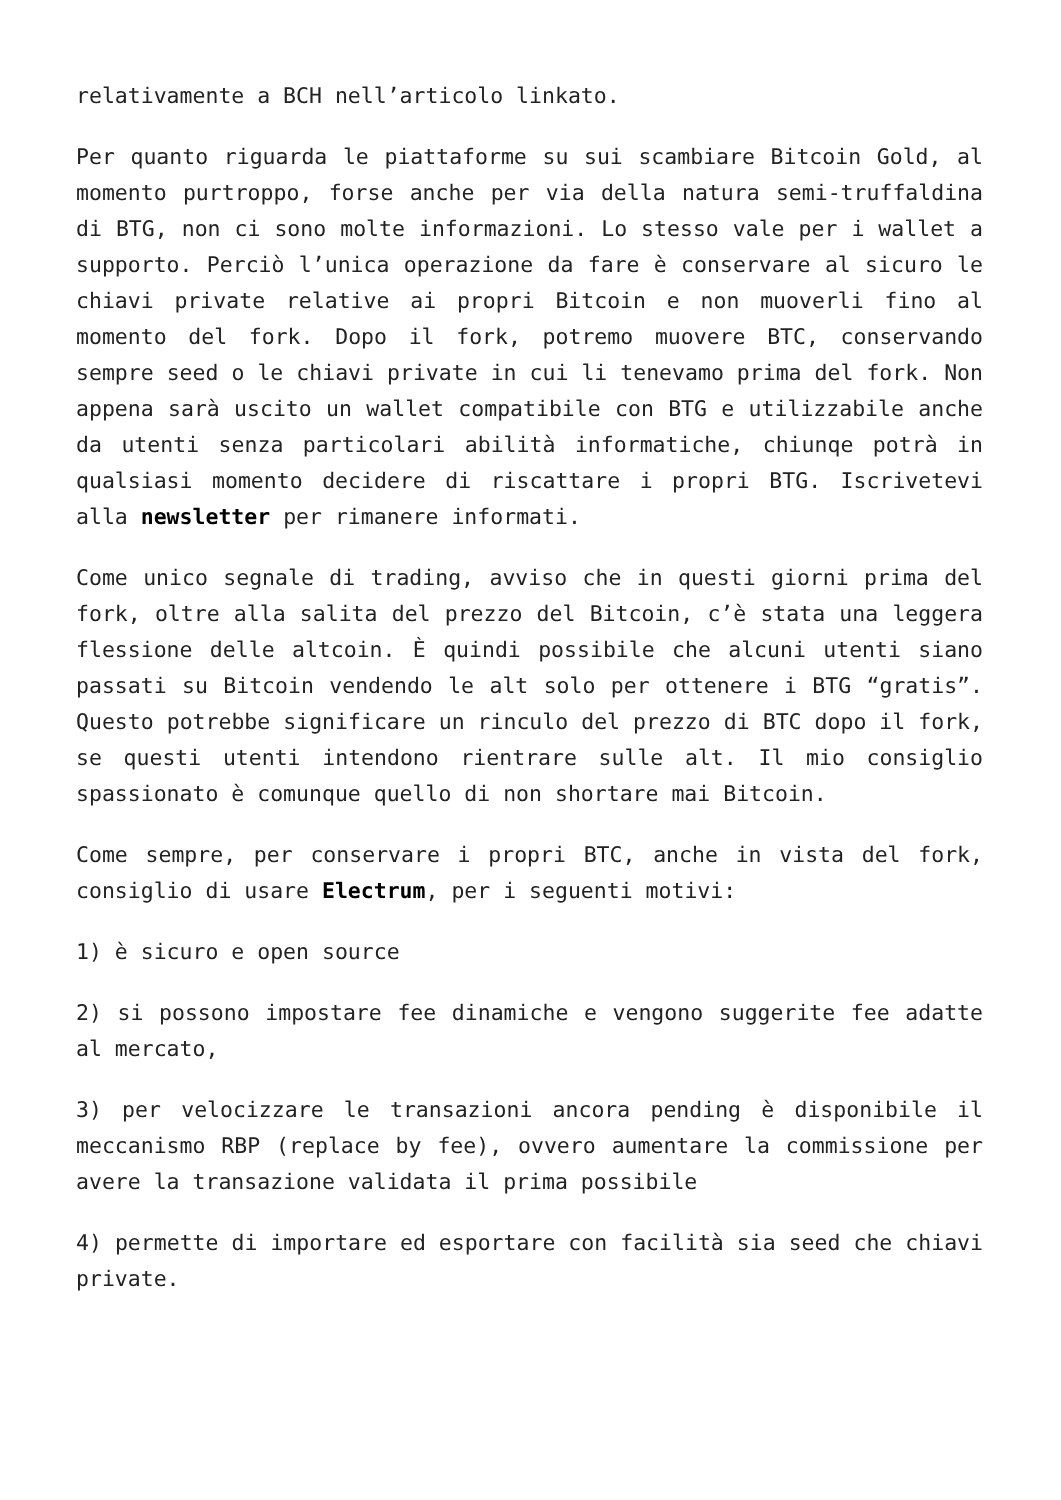relativamente a BCH nell’articolo linkato.
Per quanto riguarda le piattaforme su sui scambiare Bitcoin Gold, al momento purtroppo, forse anche per via della natura semi-truffaldina di BTG, non ci sono molte informazioni. Lo stesso vale per i wallet a supporto. Perciò l’unica operazione da fare è conservare al sicuro le chiavi private relative ai propri Bitcoin e non muoverli fino al momento del fork. Dopo il fork, potremo muovere BTC, conservando sempre seed o le chiavi private in cui li tenevamo prima del fork. Non appena sarà uscito un wallet compatibile con BTG e utilizzabile anche da utenti senza particolari abilità informatiche, chiunqe potrà in qualsiasi momento decidere di riscattare i propri BTG. Iscrivetevi alla newsletter per rimanere informati.
Come unico segnale di trading, avviso che in questi giorni prima del fork, oltre alla salita del prezzo del Bitcoin, c’è stata una leggera flessione delle altcoin. È quindi possibile che alcuni utenti siano passati su Bitcoin vendendo le alt solo per ottenere i BTG “gratis”. Questo potrebbe significare un rinculo del prezzo di BTC dopo il fork, se questi utenti intendono rientrare sulle alt. Il mio consiglio spassionato è comunque quello di non shortare mai Bitcoin.
Come sempre, per conservare i propri BTC, anche in vista del fork, consiglio di usare Electrum, per i seguenti motivi:
1) è sicuro e open source
2) si possono impostare fee dinamiche e vengono suggerite fee adatte al mercato,
3) per velocizzare le transazioni ancora pending è disponibile il meccanismo RBP (replace by fee), ovvero aumentare la commissione per avere la transazione validata il prima possibile
4) permette di importare ed esportare con facilità sia seed che chiavi private.